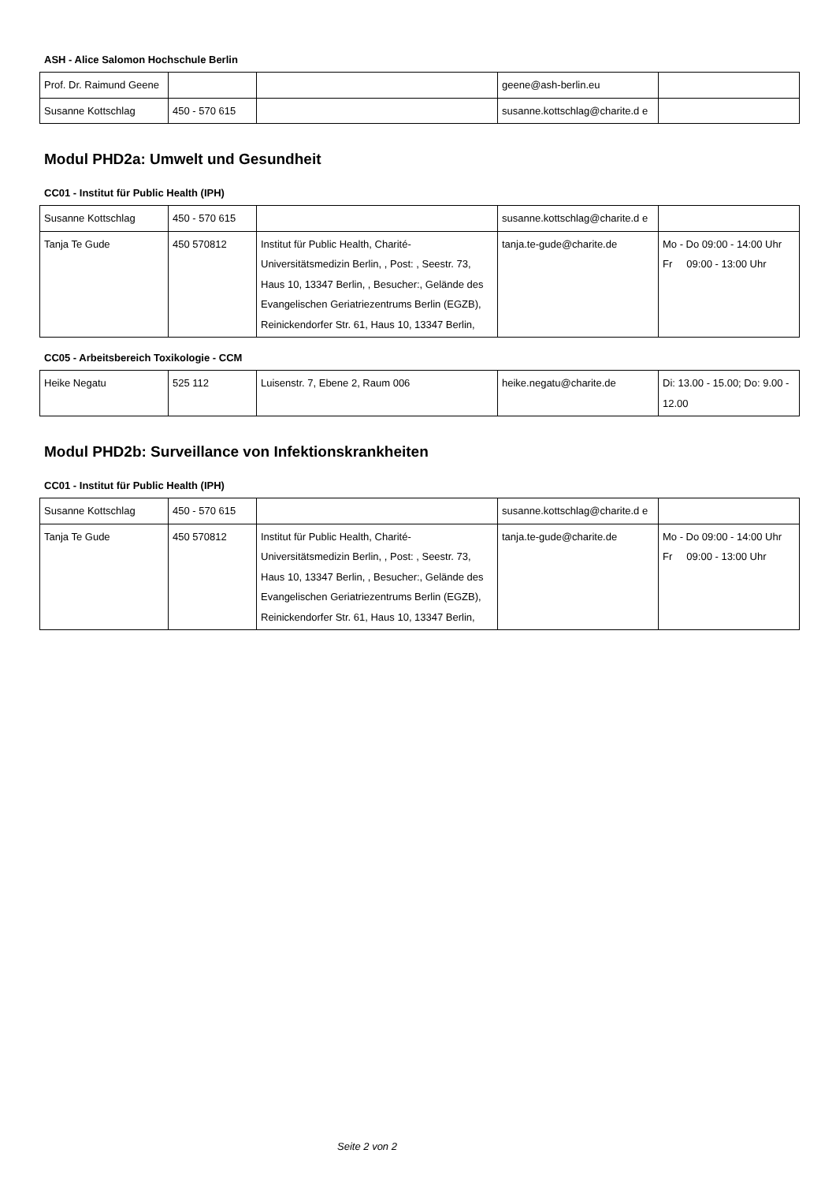ASH - Alice Salomon Hochschule Berlin
| Prof. Dr. Raimund Geene | | | geene@ash-berlin.eu | |
| Susanne Kottschlag | 450 - 570 615 | | susanne.kottschlag@charite.d e | |
Modul PHD2a: Umwelt und Gesundheit
CC01 - Institut für Public Health (IPH)
| Susanne Kottschlag | 450 - 570 615 | | susanne.kottschlag@charite.d e | |
| Tanja Te Gude | 450 570812 | Institut für Public Health, Charité-Universitätsmedizin Berlin, , Post: , Seestr. 73, Haus 10, 13347 Berlin, , Besucher:, Gelände des Evangelischen Geriatriezentrums Berlin (EGZB), Reinickendorfer Str. 61, Haus 10, 13347 Berlin, | tanja.te-gude@charite.de | Mo - Do 09:00 - 14:00 Uhr Fr 09:00 - 13:00 Uhr |
CC05 - Arbeitsbereich Toxikologie - CCM
| Heike Negatu | 525 112 | Luisenstr. 7, Ebene 2, Raum 006 | heike.negatu@charite.de | Di: 13.00 - 15.00; Do: 9.00 - 12.00 |
Modul PHD2b: Surveillance von Infektionskrankheiten
CC01 - Institut für Public Health (IPH)
| Susanne Kottschlag | 450 - 570 615 | | susanne.kottschlag@charite.d e | |
| Tanja Te Gude | 450 570812 | Institut für Public Health, Charité-Universitätsmedizin Berlin, , Post: , Seestr. 73, Haus 10, 13347 Berlin, , Besucher:, Gelände des Evangelischen Geriatriezentrums Berlin (EGZB), Reinickendorfer Str. 61, Haus 10, 13347 Berlin, | tanja.te-gude@charite.de | Mo - Do 09:00 - 14:00 Uhr Fr 09:00 - 13:00 Uhr |
Seite 2 von 2